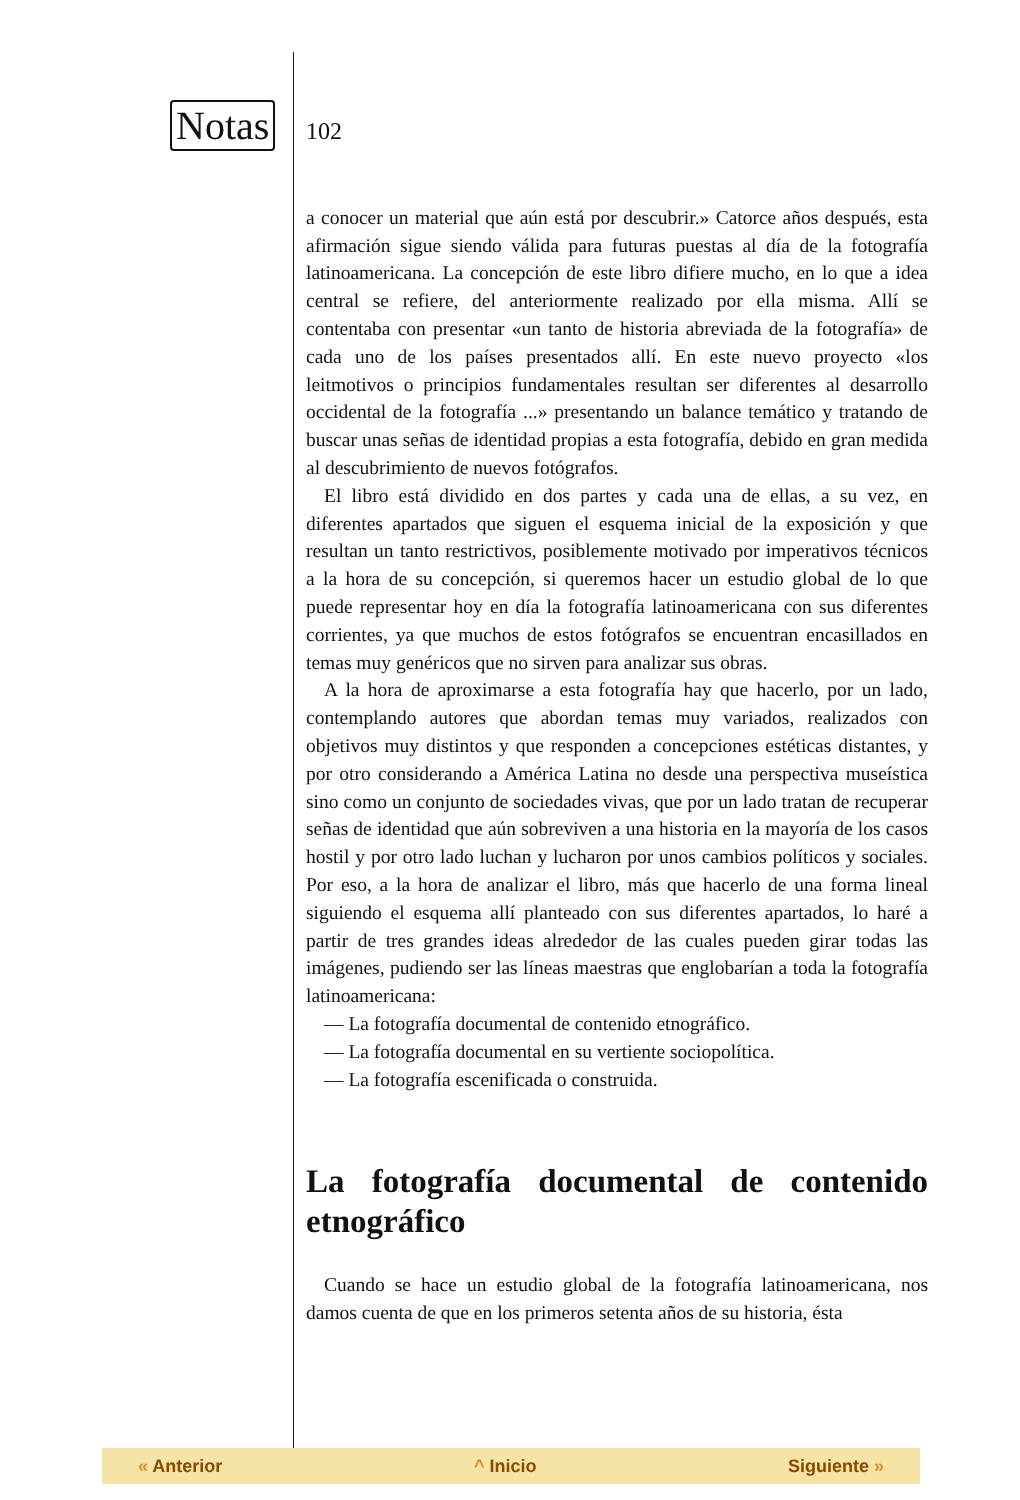Notas
102
a conocer un material que aún está por descubrir.» Catorce años después, esta afirmación sigue siendo válida para futuras puestas al día de la fotografía latinoamericana. La concepción de este libro difiere mucho, en lo que a idea central se refiere, del anteriormente realizado por ella misma. Allí se contentaba con presentar «un tanto de historia abreviada de la fotografía» de cada uno de los países presentados allí. En este nuevo proyecto «los leitmotivos o principios fundamentales resultan ser diferentes al desarrollo occidental de la fotografía ...» presentando un balance temático y tratando de buscar unas señas de identidad propias a esta fotografía, debido en gran medida al descubrimiento de nuevos fotógrafos.
El libro está dividido en dos partes y cada una de ellas, a su vez, en diferentes apartados que siguen el esquema inicial de la exposición y que resultan un tanto restrictivos, posiblemente motivado por imperativos técnicos a la hora de su concepción, si queremos hacer un estudio global de lo que puede representar hoy en día la fotografía latinoamericana con sus diferentes corrientes, ya que muchos de estos fotógrafos se encuentran encasillados en temas muy genéricos que no sirven para analizar sus obras.
A la hora de aproximarse a esta fotografía hay que hacerlo, por un lado, contemplando autores que abordan temas muy variados, realizados con objetivos muy distintos y que responden a concepciones estéticas distantes, y por otro considerando a América Latina no desde una perspectiva museística sino como un conjunto de sociedades vivas, que por un lado tratan de recuperar señas de identidad que aún sobreviven a una historia en la mayoría de los casos hostil y por otro lado luchan y lucharon por unos cambios políticos y sociales. Por eso, a la hora de analizar el libro, más que hacerlo de una forma lineal siguiendo el esquema allí planteado con sus diferentes apartados, lo haré a partir de tres grandes ideas alrededor de las cuales pueden girar todas las imágenes, pudiendo ser las líneas maestras que englobarían a toda la fotografía latinoamericana:
— La fotografía documental de contenido etnográfico.
— La fotografía documental en su vertiente sociopolítica.
— La fotografía escenificada o construida.
La fotografía documental de contenido etnográfico
Cuando se hace un estudio global de la fotografía latinoamericana, nos damos cuenta de que en los primeros setenta años de su historia, ésta
« Anterior ^ Inicio Siguiente »